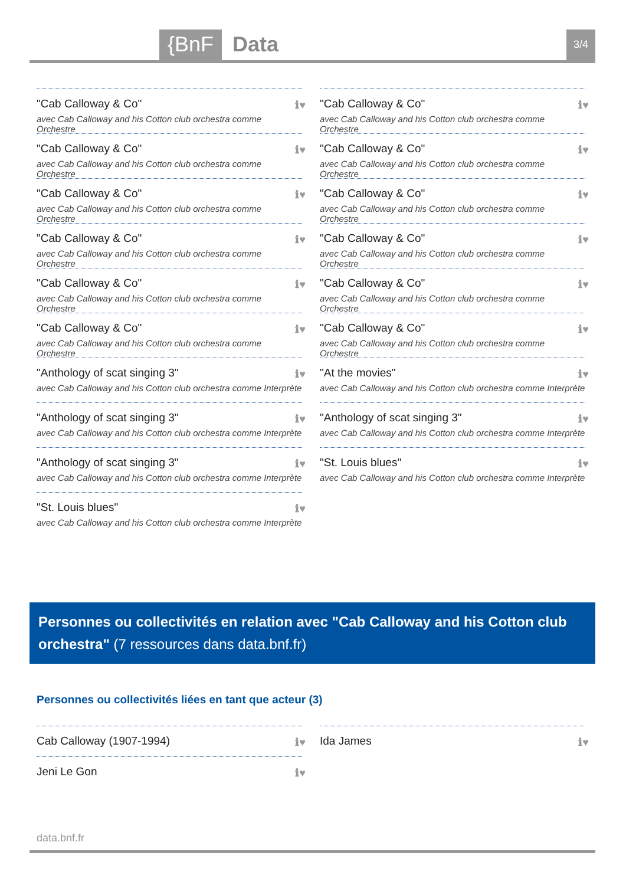{BnF Data 3/4
"Cab Calloway & Co"
avec Cab Calloway and his Cotton club orchestra comme Orchestre
ℹ♥
"Cab Calloway & Co"
avec Cab Calloway and his Cotton club orchestra comme Orchestre
ℹ♥
"Cab Calloway & Co"
avec Cab Calloway and his Cotton club orchestra comme Orchestre
ℹ♥
"Cab Calloway & Co"
avec Cab Calloway and his Cotton club orchestra comme Orchestre
ℹ♥
"Cab Calloway & Co"
avec Cab Calloway and his Cotton club orchestra comme Orchestre
ℹ♥
"Cab Calloway & Co"
avec Cab Calloway and his Cotton club orchestra comme Orchestre
ℹ♥
"Anthology of scat singing 3"
avec Cab Calloway and his Cotton club orchestra comme Interprète
ℹ♥
"Anthology of scat singing 3"
avec Cab Calloway and his Cotton club orchestra comme Interprète
ℹ♥
"Anthology of scat singing 3"
avec Cab Calloway and his Cotton club orchestra comme Interprète
ℹ♥
"St. Louis blues"
avec Cab Calloway and his Cotton club orchestra comme Interprète
ℹ♥
"Cab Calloway & Co"
avec Cab Calloway and his Cotton club orchestra comme Orchestre
ℹ♥
"Cab Calloway & Co"
avec Cab Calloway and his Cotton club orchestra comme Orchestre
ℹ♥
"Cab Calloway & Co"
avec Cab Calloway and his Cotton club orchestra comme Orchestre
ℹ♥
"Cab Calloway & Co"
avec Cab Calloway and his Cotton club orchestra comme Orchestre
ℹ♥
"Cab Calloway & Co"
avec Cab Calloway and his Cotton club orchestra comme Orchestre
ℹ♥
"Cab Calloway & Co"
avec Cab Calloway and his Cotton club orchestra comme Orchestre
ℹ♥
"At the movies"
avec Cab Calloway and his Cotton club orchestra comme Interprète
ℹ♥
"Anthology of scat singing 3"
avec Cab Calloway and his Cotton club orchestra comme Interprète
ℹ♥
"St. Louis blues"
avec Cab Calloway and his Cotton club orchestra comme Interprète
ℹ♥
Personnes ou collectivités en relation avec "Cab Calloway and his Cotton club orchestra" (7 ressources dans data.bnf.fr)
Personnes ou collectivités liées en tant que acteur (3)
Cab Calloway (1907-1994)
ℹ♥
Jeni Le Gon
ℹ♥
Ida James
ℹ♥
data.bnf.fr